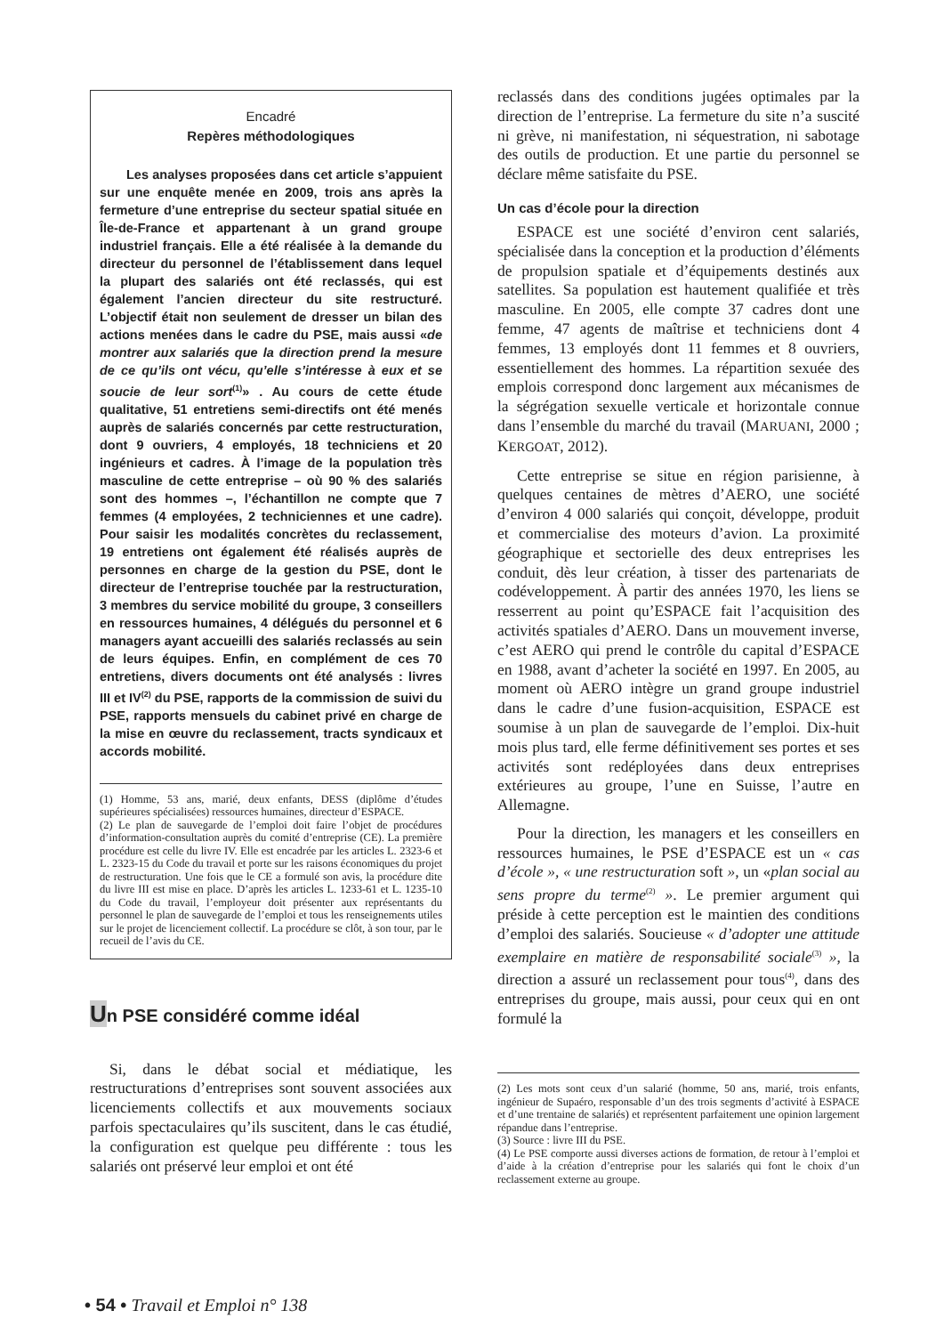Encadré
Repères méthodologiques
Les analyses proposées dans cet article s’appuient sur une enquête menée en 2009, trois ans après la fermeture d’une entreprise du secteur spatial située en Île-de-France et appartenant à un grand groupe industriel français. Elle a été réalisée à la demande du directeur du personnel de l’établissement dans lequel la plupart des salariés ont été reclassés, qui est également l’ancien directeur du site restructuré. L’objectif était non seulement de dresser un bilan des actions menées dans le cadre du PSE, mais aussi «de montrer aux salariés que la direction prend la mesure de ce qu’ils ont vécu, qu’elle s’intéresse à eux et se soucie de leur sort<sup>(1)</sup>» . Au cours de cette étude qualitative, 51 entretiens semi-directifs ont été menés auprès de salariés concernés par cette restructuration, dont 9 ouvriers, 4 employés, 18 techniciens et 20 ingénieurs et cadres. À l’image de la population très masculine de cette entreprise – où 90 % des salariés sont des hommes –, l’échantillon ne compte que 7 femmes (4 employées, 2 techniciennes et une cadre). Pour saisir les modalités concrètes du reclassement, 19 entretiens ont également été réalisés auprès de personnes en charge de la gestion du PSE, dont le directeur de l’entreprise touchée par la restructuration, 3 membres du service mobilité du groupe, 3 conseillers en ressources humaines, 4 délégués du personnel et 6 managers ayant accueilli des salariés reclassés au sein de leurs équipes. Enfin, en complément de ces 70 entretiens, divers documents ont été analysés : livres III et IV<sup>(2)</sup> du PSE, rapports de la commission de suivi du PSE, rapports mensuels du cabinet privé en charge de la mise en œuvre du reclassement, tracts syndicaux et accords mobilité.
(1) Homme, 53 ans, marié, deux enfants, DESS (diplôme d’études supérieures spécialisées) ressources humaines, directeur d’ESPACE.
(2) Le plan de sauvegarde de l’emploi doit faire l’objet de procédures d’information-consultation auprès du comité d’entreprise (CE). La première procédure est celle du livre IV. Elle est encadrée par les articles L. 2323-6 et L. 2323-15 du Code du travail et porte sur les raisons économiques du projet de restructuration. Une fois que le CE a formulé son avis, la procédure dite du livre III est mise en place. D’après les articles L. 1233-61 et L. 1235-10 du Code du travail, l’employeur doit présenter aux représentants du personnel le plan de sauvegarde de l’emploi et tous les renseignements utiles sur le projet de licenciement collectif. La procédure se clôt, à son tour, par le recueil de l’avis du CE.
Un PSE considéré comme idéal
Si, dans le débat social et médiatique, les restructurations d’entreprises sont souvent associées aux licenciements collectifs et aux mouvements sociaux parfois spectaculaires qu’ils suscitent, dans le cas étudié, la configuration est quelque peu différente : tous les salariés ont préservé leur emploi et ont été
reclassés dans des conditions jugées optimales par la direction de l’entreprise. La fermeture du site n’a suscité ni grève, ni manifestation, ni séquestration, ni sabotage des outils de production. Et une partie du personnel se déclare même satisfaite du PSE.
Un cas d’école pour la direction
ESPACE est une société d’environ cent salariés, spécialisée dans la conception et la production d’éléments de propulsion spatiale et d’équipements destinés aux satellites. Sa population est hautement qualifiée et très masculine. En 2005, elle compte 37 cadres dont une femme, 47 agents de maîtrise et techniciens dont 4 femmes, 13 employés dont 11 femmes et 8 ouvriers, essentiellement des hommes. La répartition sexuée des emplois correspond donc largement aux mécanismes de la ségrégation sexuelle verticale et horizontale connue dans l’ensemble du marché du travail (MARUANI, 2000 ; KERGOAT, 2012).
Cette entreprise se situe en région parisienne, à quelques centaines de mètres d’AERO, une société d’environ 4 000 salariés qui conçoit, développe, produit et commercialise des moteurs d’avion. La proximité géographique et sectorielle des deux entreprises les conduit, dès leur création, à tisser des partenariats de codéveloppement. À partir des années 1970, les liens se resserrent au point qu’ESPACE fait l’acquisition des activités spatiales d’AERO. Dans un mouvement inverse, c’est AERO qui prend le contrôle du capital d’ESPACE en 1988, avant d’acheter la société en 1997. En 2005, au moment où AERO intègre un grand groupe industriel dans le cadre d’une fusion-acquisition, ESPACE est soumise à un plan de sauvegarde de l’emploi. Dix-huit mois plus tard, elle ferme définitivement ses portes et ses activités sont redéployées dans deux entreprises extérieures au groupe, l’une en Suisse, l’autre en Allemagne.
Pour la direction, les managers et les conseillers en ressources humaines, le PSE d’ESPACE est un « cas d’école », « une restructuration soft », un «plan social au sens propre du terme<sup>(2)</sup> ». Le premier argument qui préside à cette perception est le maintien des conditions d’emploi des salariés. Soucieuse « d’adopter une attitude exemplaire en matière de responsabilité sociale<sup>(3)</sup> », la direction a assuré un reclassement pour tous<sup>(4)</sup>, dans des entreprises du groupe, mais aussi, pour ceux qui en ont formulé la
(2) Les mots sont ceux d’un salarié (homme, 50 ans, marié, trois enfants, ingénieur de Supaéro, responsable d’un des trois segments d’activité à ESPACE et d’une trentaine de salariés) et représentent parfaitement une opinion largement répandue dans l’entreprise.
(3) Source : livre III du PSE.
(4) Le PSE comporte aussi diverses actions de formation, de retour à l’emploi et d’aide à la création d’entreprise pour les salariés qui font le choix d’un reclassement externe au groupe.
• 54 • Travail et Emploi n° 138